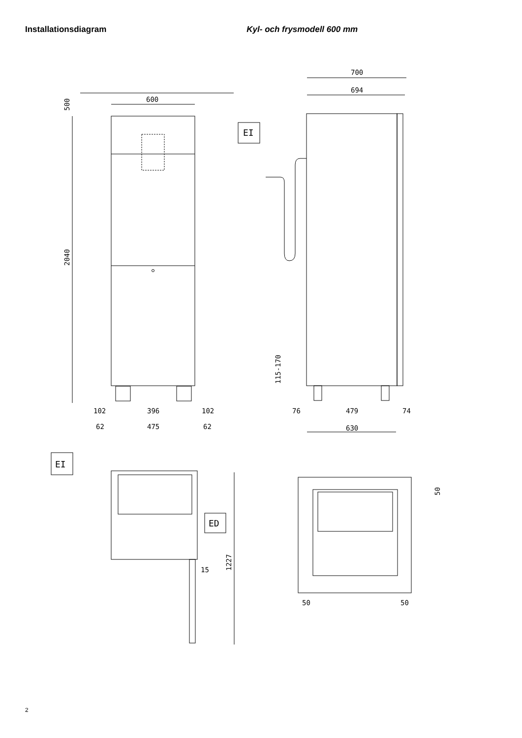Installationsdiagram Kyl- och frysmodell 600 mm
600
500
2040
102
396
102
62
475
62
700
694
EI
115-170
76
479
74
630
EI
ED
15
1227
50
50
50
2